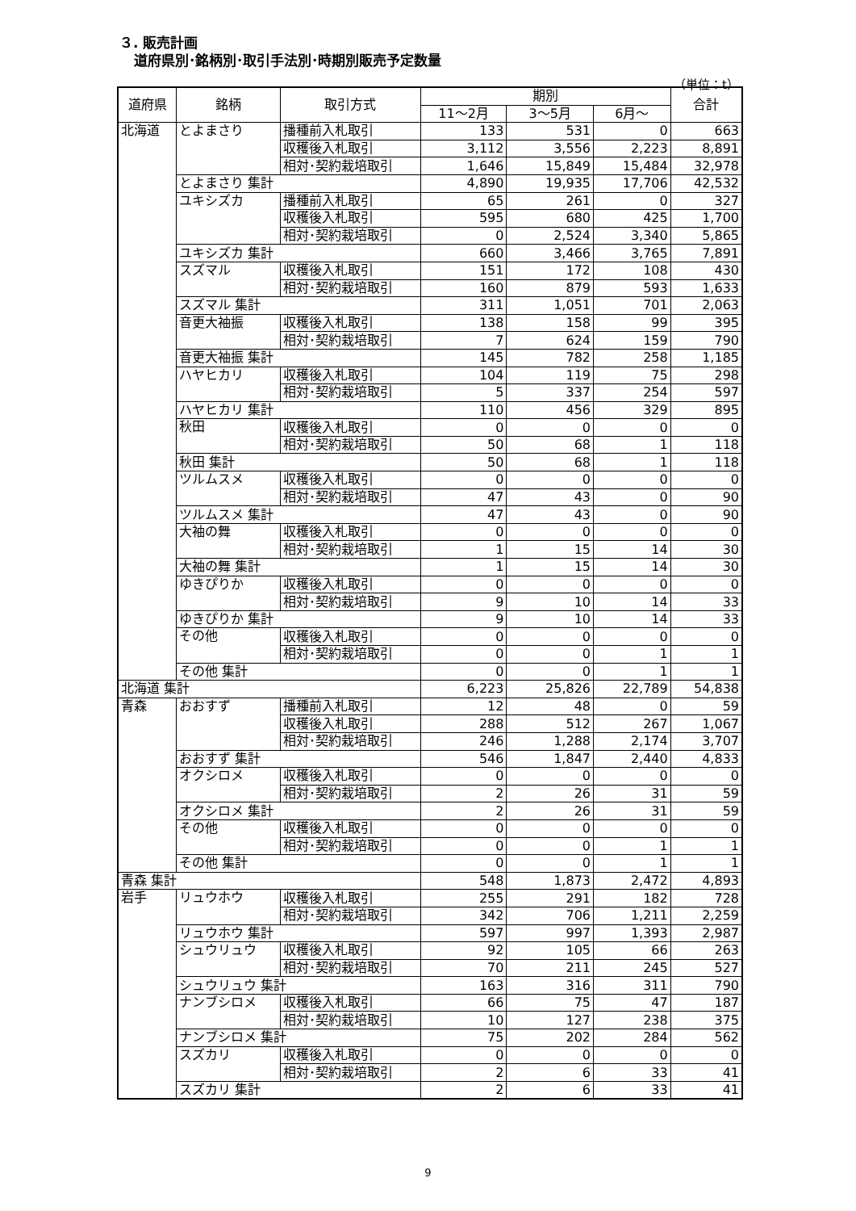３. 販売計画
道府県別･銘柄別･取引手法別･時期別販売予定数量
（単位：t）
| 道府県 | 銘柄 | 取引方式 | 期別 | | | 合計 |
| --- | --- | --- | --- | --- | --- | --- |
| | | | 11～2月 | 3～5月 | 6月～ | |
| 北海道 | とよまさり | 播種前入札取引 | 133 | 531 | 0 | 663 |
| | | 収穫後入札取引 | 3,112 | 3,556 | 2,223 | 8,891 |
| | | 相対･契約栽培取引 | 1,646 | 15,849 | 15,484 | 32,978 |
| | とよまさり 集計 | | 4,890 | 19,935 | 17,706 | 42,532 |
| | ユキシズカ | 播種前入札取引 | 65 | 261 | 0 | 327 |
| | | 収穫後入札取引 | 595 | 680 | 425 | 1,700 |
| | | 相対･契約栽培取引 | 0 | 2,524 | 3,340 | 5,865 |
| | ユキシズカ 集計 | | 660 | 3,466 | 3,765 | 7,891 |
| | スズマル | 収穫後入札取引 | 151 | 172 | 108 | 430 |
| | | 相対･契約栽培取引 | 160 | 879 | 593 | 1,633 |
| | スズマル 集計 | | 311 | 1,051 | 701 | 2,063 |
| | 音更大袖振 | 収穫後入札取引 | 138 | 158 | 99 | 395 |
| | | 相対･契約栽培取引 | 7 | 624 | 159 | 790 |
| | 音更大袖振 集計 | | 145 | 782 | 258 | 1,185 |
| | ハヤヒカリ | 収穫後入札取引 | 104 | 119 | 75 | 298 |
| | | 相対･契約栽培取引 | 5 | 337 | 254 | 597 |
| | ハヤヒカリ 集計 | | 110 | 456 | 329 | 895 |
| | 秋田 | 収穫後入札取引 | 0 | 0 | 0 | 0 |
| | | 相対･契約栽培取引 | 50 | 68 | 1 | 118 |
| | 秋田 集計 | | 50 | 68 | 1 | 118 |
| | ツルムスメ | 収穫後入札取引 | 0 | 0 | 0 | 0 |
| | | 相対･契約栽培取引 | 47 | 43 | 0 | 90 |
| | ツルムスメ 集計 | | 47 | 43 | 0 | 90 |
| | 大袖の舞 | 収穫後入札取引 | 0 | 0 | 0 | 0 |
| | | 相対･契約栽培取引 | 1 | 15 | 14 | 30 |
| | 大袖の舞 集計 | | 1 | 15 | 14 | 30 |
| | ゆきぴりか | 収穫後入札取引 | 0 | 0 | 0 | 0 |
| | | 相対･契約栽培取引 | 9 | 10 | 14 | 33 |
| | ゆきぴりか 集計 | | 9 | 10 | 14 | 33 |
| | その他 | 収穫後入札取引 | 0 | 0 | 0 | 0 |
| | | 相対･契約栽培取引 | 0 | 0 | 1 | 1 |
| | その他 集計 | | 0 | 0 | 1 | 1 |
| 北海道 集計 | | | 6,223 | 25,826 | 22,789 | 54,838 |
| 青森 | おおすず | 播種前入札取引 | 12 | 48 | 0 | 59 |
| | | 収穫後入札取引 | 288 | 512 | 267 | 1,067 |
| | | 相対･契約栽培取引 | 246 | 1,288 | 2,174 | 3,707 |
| | おおすず 集計 | | 546 | 1,847 | 2,440 | 4,833 |
| | オクシロメ | 収穫後入札取引 | 0 | 0 | 0 | 0 |
| | | 相対･契約栽培取引 | 2 | 26 | 31 | 59 |
| | オクシロメ 集計 | | 2 | 26 | 31 | 59 |
| | その他 | 収穫後入札取引 | 0 | 0 | 0 | 0 |
| | | 相対･契約栽培取引 | 0 | 0 | 1 | 1 |
| | その他 集計 | | 0 | 0 | 1 | 1 |
| 青森 集計 | | | 548 | 1,873 | 2,472 | 4,893 |
| 岩手 | リュウホウ | 収穫後入札取引 | 255 | 291 | 182 | 728 |
| | | 相対･契約栽培取引 | 342 | 706 | 1,211 | 2,259 |
| | リュウホウ 集計 | | 597 | 997 | 1,393 | 2,987 |
| | シュウリュウ | 収穫後入札取引 | 92 | 105 | 66 | 263 |
| | | 相対･契約栽培取引 | 70 | 211 | 245 | 527 |
| | シュウリュウ 集計 | | 163 | 316 | 311 | 790 |
| | ナンブシロメ | 収穫後入札取引 | 66 | 75 | 47 | 187 |
| | | 相対･契約栽培取引 | 10 | 127 | 238 | 375 |
| | ナンブシロメ 集計 | | 75 | 202 | 284 | 562 |
| | スズカリ | 収穫後入札取引 | 0 | 0 | 0 | 0 |
| | | 相対･契約栽培取引 | 2 | 6 | 33 | 41 |
| | スズカリ 集計 | | 2 | 6 | 33 | 41 |
9